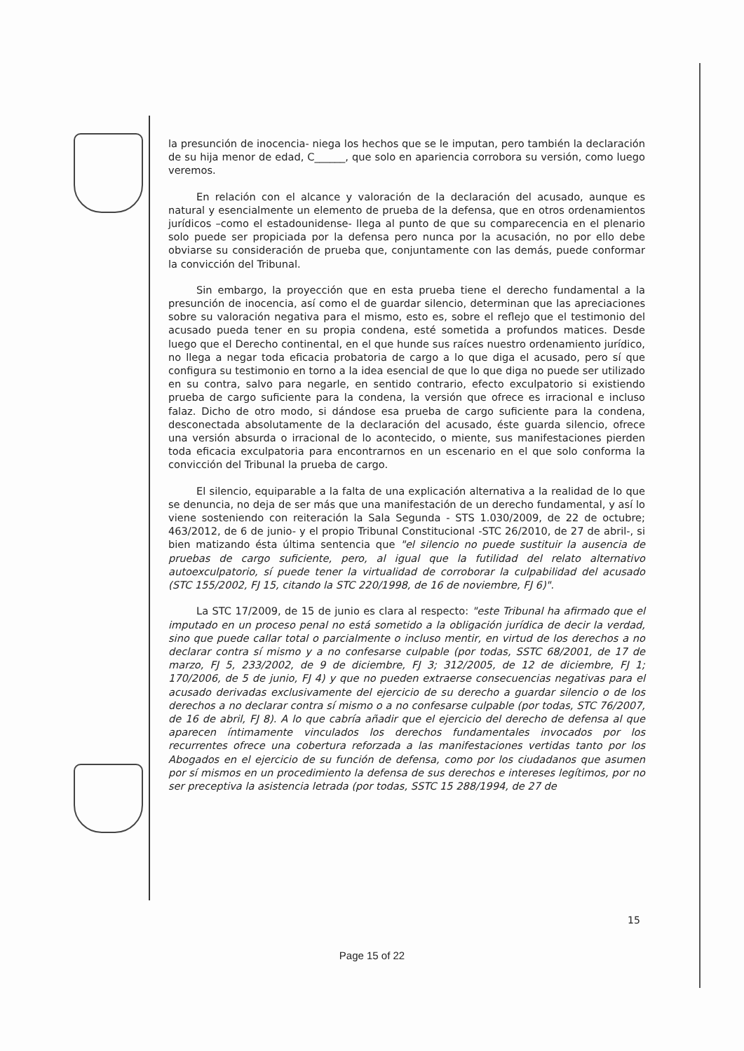la presunción de inocencia- niega los hechos que se le imputan, pero también la declaración de su hija menor de edad, C______, que solo en apariencia corrobora su versión, como luego veremos.
En relación con el alcance y valoración de la declaración del acusado, aunque es natural y esencialmente un elemento de prueba de la defensa, que en otros ordenamientos jurídicos –como el estadounidense- llega al punto de que su comparecencia en el plenario solo puede ser propiciada por la defensa pero nunca por la acusación, no por ello debe obviarse su consideración de prueba que, conjuntamente con las demás, puede conformar la convicción del Tribunal.
Sin embargo, la proyección que en esta prueba tiene el derecho fundamental a la presunción de inocencia, así como el de guardar silencio, determinan que las apreciaciones sobre su valoración negativa para el mismo, esto es, sobre el reflejo que el testimonio del acusado pueda tener en su propia condena, esté sometida a profundos matices. Desde luego que el Derecho continental, en el que hunde sus raíces nuestro ordenamiento jurídico, no llega a negar toda eficacia probatoria de cargo a lo que diga el acusado, pero sí que configura su testimonio en torno a la idea esencial de que lo que diga no puede ser utilizado en su contra, salvo para negarle, en sentido contrario, efecto exculpatorio si existiendo prueba de cargo suficiente para la condena, la versión que ofrece es irracional e incluso falaz. Dicho de otro modo, si dándose esa prueba de cargo suficiente para la condena, desconectada absolutamente de la declaración del acusado, éste guarda silencio, ofrece una versión absurda o irracional de lo acontecido, o miente, sus manifestaciones pierden toda eficacia exculpatoria para encontrarnos en un escenario en el que solo conforma la convicción del Tribunal la prueba de cargo.
El silencio, equiparable a la falta de una explicación alternativa a la realidad de lo que se denuncia, no deja de ser más que una manifestación de un derecho fundamental, y así lo viene sosteniendo con reiteración la Sala Segunda - STS 1.030/2009, de 22 de octubre; 463/2012, de 6 de junio- y el propio Tribunal Constitucional -STC 26/2010, de 27 de abril-, si bien matizando ésta última sentencia que "el silencio no puede sustituir la ausencia de pruebas de cargo suficiente, pero, al igual que la futilidad del relato alternativo autoexculpatorio, sí puede tener la virtualidad de corroborar la culpabilidad del acusado (STC 155/2002, FJ 15, citando la STC 220/1998, de 16 de noviembre, FJ 6)".
La STC 17/2009, de 15 de junio es clara al respecto: "este Tribunal ha afirmado que el imputado en un proceso penal no está sometido a la obligación jurídica de decir la verdad, sino que puede callar total o parcialmente o incluso mentir, en virtud de los derechos a no declarar contra sí mismo y a no confesarse culpable (por todas, SSTC 68/2001, de 17 de marzo, FJ 5, 233/2002, de 9 de diciembre, FJ 3; 312/2005, de 12 de diciembre, FJ 1; 170/2006, de 5 de junio, FJ 4) y que no pueden extraerse consecuencias negativas para el acusado derivadas exclusivamente del ejercicio de su derecho a guardar silencio o de los derechos a no declarar contra sí mismo o a no confesarse culpable (por todas, STC 76/2007, de 16 de abril, FJ 8). A lo que cabría añadir que el ejercicio del derecho de defensa al que aparecen íntimamente vinculados los derechos fundamentales invocados por los recurrentes ofrece una cobertura reforzada a las manifestaciones vertidas tanto por los Abogados en el ejercicio de su función de defensa, como por los ciudadanos que asumen por sí mismos en un procedimiento la defensa de sus derechos e intereses legítimos, por no ser preceptiva la asistencia letrada (por todas, SSTC 15 288/1994, de 27 de
15
Page 15 of 22